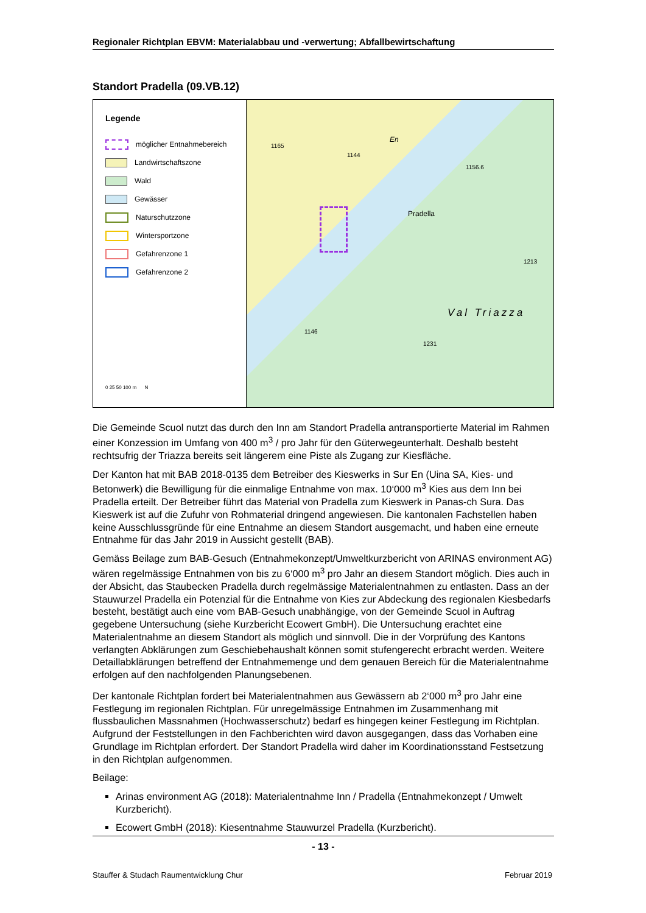Regionaler Richtplan EBVM: Materialabbau und -verwertung; Abfallbewirtschaftung
Standort Pradella (09.VB.12)
Legende
möglicher Entnahmebereich
Landwirtschaftszone
Wald
Gewässer
Naturschutzzone
Wintersportzone
Gefahrenzone 1
Gefahrenzone 2
0 25 50 100 m N
En
1165
1144
1156.6
Pradella
1213
Val Triazza
1146
1231
Die Gemeinde Scuol nutzt das durch den Inn am Standort Pradella antransportierte Material im Rahmen einer Konzession im Umfang von 400 m<sup>3</sup> / pro Jahr für den Güterwegeunterhalt. Deshalb besteht rechtsufrig der Triazza bereits seit längerem eine Piste als Zugang zur Kiesfläche.
Der Kanton hat mit BAB 2018-0135 dem Betreiber des Kieswerks in Sur En (Uina SA, Kies- und Betonwerk) die Bewilligung für die einmalige Entnahme von max. 10‘000 m<sup>3</sup> Kies aus dem Inn bei Pradella erteilt. Der Betreiber führt das Material von Pradella zum Kieswerk in Panas-ch Sura. Das Kieswerk ist auf die Zufuhr von Rohmaterial dringend angewiesen. Die kantonalen Fachstellen haben keine Ausschlussgründe für eine Entnahme an diesem Standort ausgemacht, und haben eine erneute Entnahme für das Jahr 2019 in Aussicht gestellt (BAB).
Gemäss Beilage zum BAB-Gesuch (Entnahmekonzept/Umweltkurzbericht von ARINAS environment AG) wären regelmässige Entnahmen von bis zu 6‘000 m<sup>3</sup> pro Jahr an diesem Standort möglich. Dies auch in der Absicht, das Staubecken Pradella durch regelmässige Materialentnahmen zu entlasten. Dass an der Stauwurzel Pradella ein Potenzial für die Entnahme von Kies zur Abdeckung des regionalen Kiesbedarfs besteht, bestätigt auch eine vom BAB-Gesuch unabhängige, von der Gemeinde Scuol in Auftrag gegebene Untersuchung (siehe Kurzbericht Ecowert GmbH). Die Untersuchung erachtet eine Materialentnahme an diesem Standort als möglich und sinnvoll. Die in der Vorprüfung des Kantons verlangten Abklärungen zum Geschiebehaushalt können somit stufengerecht erbracht werden. Weitere Detaillabklärungen betreffend der Entnahmemenge und dem genauen Bereich für die Materialentnahme erfolgen auf den nachfolgenden Planungsebenen.
Der kantonale Richtplan fordert bei Materialentnahmen aus Gewässern ab 2‘000 m<sup>3</sup> pro Jahr eine Festlegung im regionalen Richtplan. Für unregelmässige Entnahmen im Zusammenhang mit flussbaulichen Massnahmen (Hochwasserschutz) bedarf es hingegen keiner Festlegung im Richtplan. Aufgrund der Feststellungen in den Fachberichten wird davon ausgegangen, dass das Vorhaben eine Grundlage im Richtplan erfordert. Der Standort Pradella wird daher im Koordinationsstand Festsetzung in den Richtplan aufgenommen.
Beilage:
Arinas environment AG (2018): Materialentnahme Inn / Pradella (Entnahmekonzept / Umwelt Kurzbericht).
Ecowert GmbH (2018): Kiesentnahme Stauwurzel Pradella (Kurzbericht).
- 13 -
Stauffer & Studach Raumentwicklung Chur Februar 2019